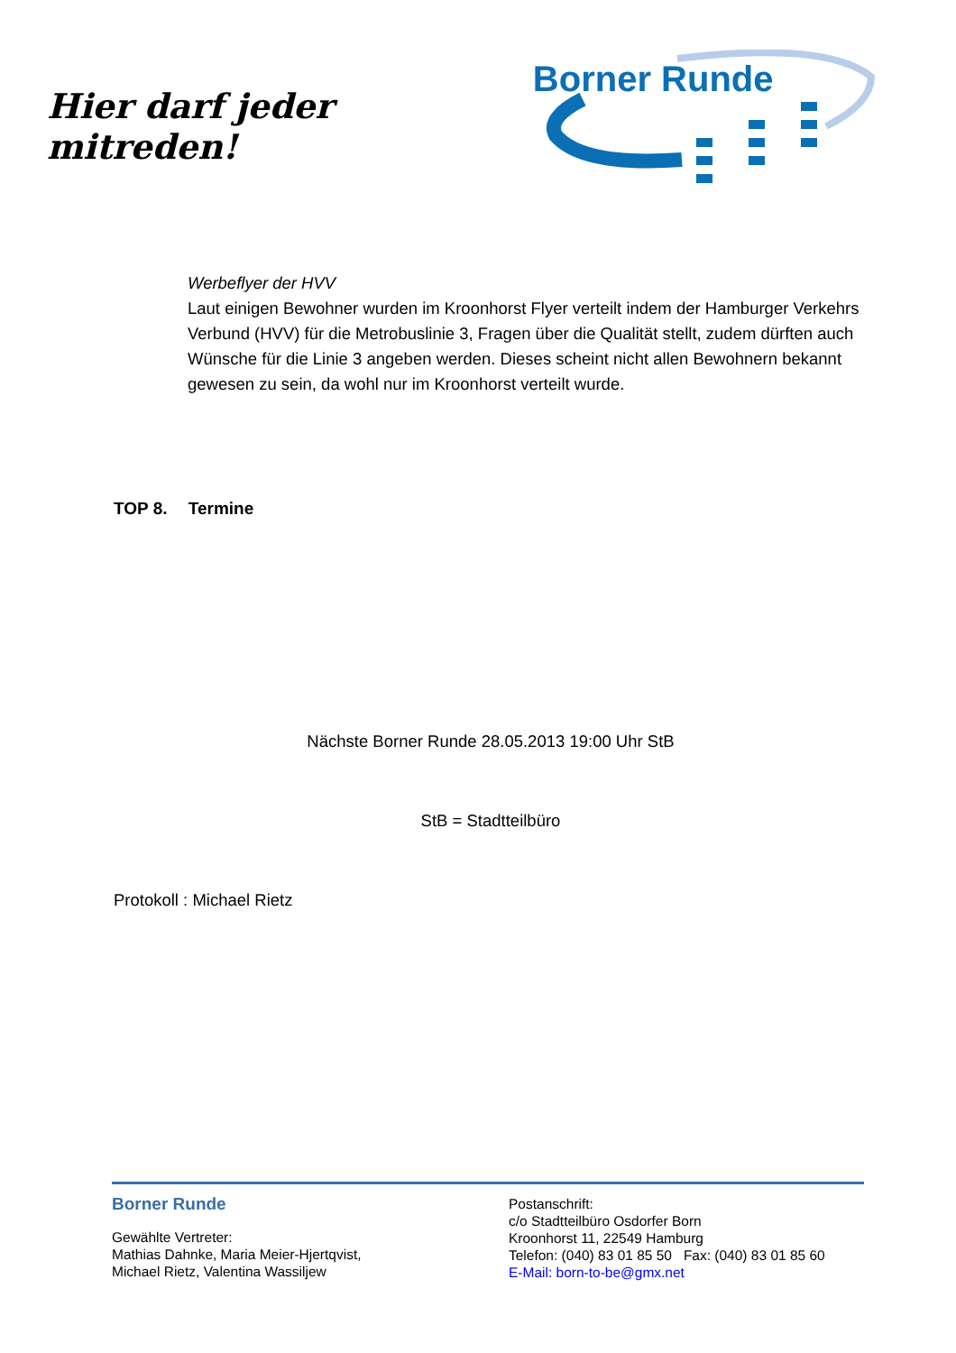Hier darf jeder mitreden!
Borner Runde
Werbeflyer der HVV
Laut einigen Bewohner wurden im Kroonhorst Flyer verteilt indem der Hamburger Verkehrs Verbund (HVV) für die Metrobuslinie 3, Fragen über die Qualität stellt, zudem dürften auch Wünsche für die Linie 3 angeben werden. Dieses scheint nicht allen Bewohnern bekannt gewesen zu sein, da wohl nur im Kroonhorst verteilt wurde.
TOP 8. Termine
Nächste Borner Runde 28.05.2013 19:00 Uhr StB
StB = Stadtteilbüro
Protokoll : Michael Rietz
Borner Runde
Gewählte Vertreter:
Mathias Dahnke, Maria Meier-Hjertqvist,
Michael Rietz, Valentina Wassiljew
Postanschrift:
c/o Stadtteilbüro Osdorfer Born
Kroonhorst 11, 22549 Hamburg
Telefon: (040) 83 01 85 50 Fax: (040) 83 01 85 60
E-Mail: born-to-be@gmx.net